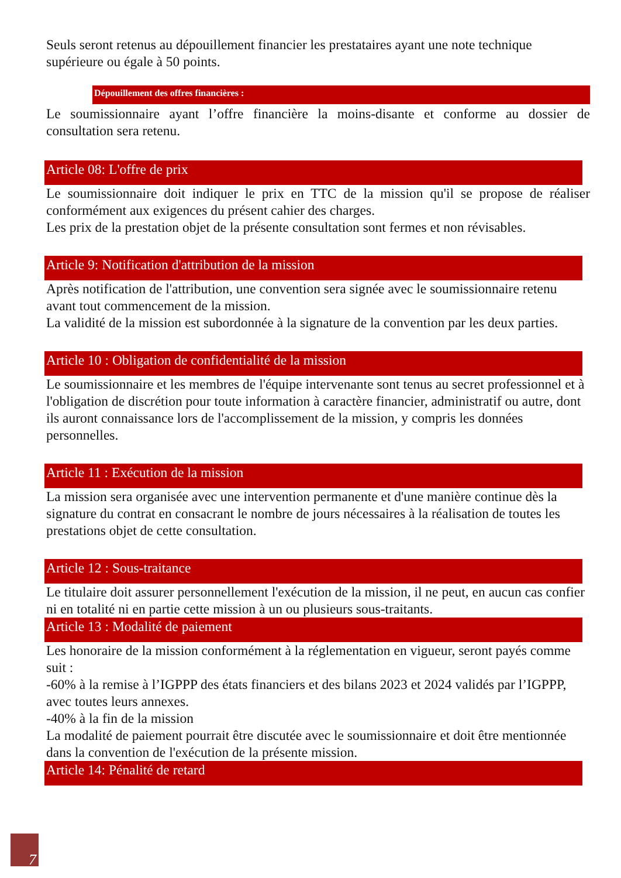Seuls seront retenus au dépouillement financier les prestataires ayant une note technique supérieure ou égale à 50 points.
Dépouillement des offres financières :
Le soumissionnaire ayant l’offre financière la moins-disante et conforme au dossier de consultation sera retenu.
Article 08: L'offre de prix
Le soumissionnaire doit indiquer le prix en TTC de la mission qu'il se propose de réaliser conformément aux exigences du présent cahier des charges.
Les prix de la prestation objet de la présente consultation sont fermes et non révisables.
Article 9: Notification d'attribution de la mission
Après notification de l'attribution, une convention sera signée avec le soumissionnaire retenu avant tout commencement de la mission.
La validité de la mission est subordonnée à la signature de la convention par les deux parties.
Article 10 : Obligation de confidentialité de la mission
Le soumissionnaire et les membres de l'équipe intervenante sont tenus au secret professionnel et à l'obligation de discrétion pour toute information à caractère financier, administratif ou autre, dont ils auront connaissance lors de l'accomplissement de la mission, y compris les données personnelles.
Article 11 : Exécution de la mission
La mission sera organisée avec une intervention permanente et d'une manière continue dès la signature du contrat en consacrant le nombre de jours nécessaires à la réalisation de toutes les prestations objet de cette consultation.
Article 12 : Sous-traitance
Le titulaire doit assurer personnellement l'exécution de la mission, il ne peut, en aucun cas confier ni en totalité ni en partie cette mission à un ou plusieurs sous-traitants.
Article 13 : Modalité de paiement
Les honoraire de la mission conformément à la réglementation en vigueur, seront payés comme suit :
-60% à la remise à l’IGPPP des états financiers et des bilans 2023 et 2024 validés par l’IGPPP, avec toutes leurs annexes.
-40% à la fin de la mission
La modalité de paiement pourrait être discutée avec le soumissionnaire et doit être mentionnée dans la convention de l'exécution de la présente mission.
Article 14: Pénalité de retard
7